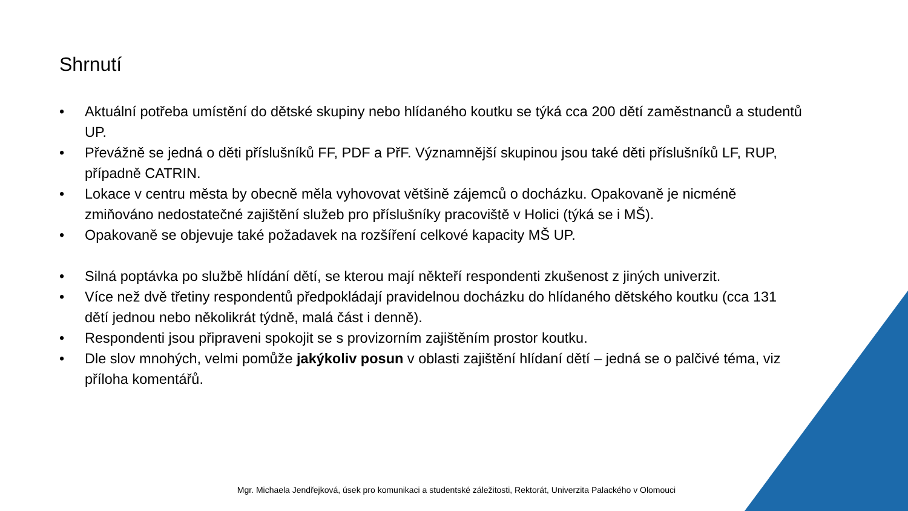Shrnutí
• Aktuální potřeba umístění do dětské skupiny nebo hlídaného koutku se týká cca 200 dětí zaměstnanců a studentů UP.
• Převážně se jedná o děti příslušníků FF, PDF a PřF. Významnější skupinou jsou také děti příslušníků LF, RUP, případně CATRIN.
• Lokace v centru města by obecně měla vyhovovat většině zájemců o docházku. Opakovaně je nicméně zmiňováno nedostatečné zajištění služeb pro příslušníky pracoviště v Holici (týká se i MŠ).
• Opakovaně se objevuje také požadavek na rozšíření celkové kapacity MŠ UP.
• Silná poptávka po službě hlídání dětí, se kterou mají někteří respondenti zkušenost z jiných univerzit.
• Více než dvě třetiny respondentů předpokládají pravidelnou docházku do hlídaného dětského koutku (cca 131 dětí jednou nebo několikrát týdně, malá část i denně).
• Respondenti jsou připraveni spokojit se s provizorním zajištěním prostor koutku.
• Dle slov mnohých, velmi pomůže jakýkoliv posun v oblasti zajištění hlídaní dětí – jedná se o palčivé téma, viz příloha komentářů.
Mgr. Michaela Jendřejková, úsek pro komunikaci a studentské záležitosti, Rektorát, Univerzita Palackého v Olomouci